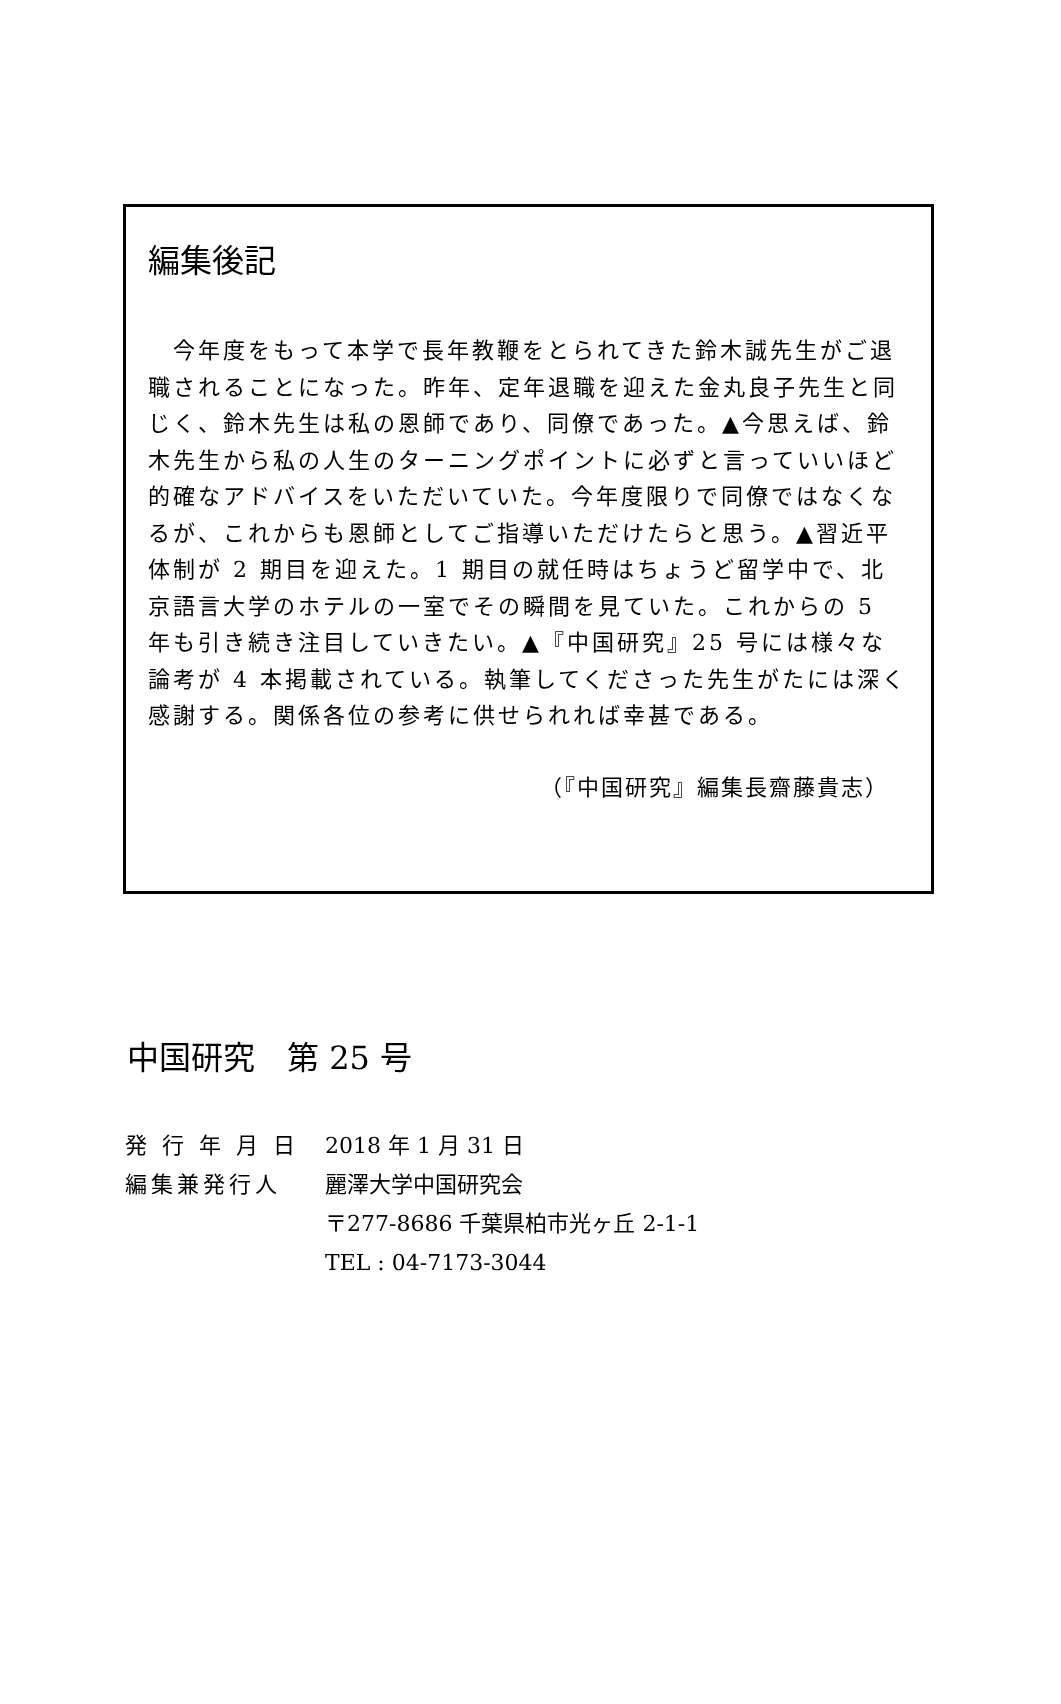編集後記
　今年度をもって本学で長年教鞭をとられてきた鈴木誠先生がご退職されることになった。昨年、定年退職を迎えた金丸良子先生と同じく、鈴木先生は私の恩師であり、同僚であった。▲今思えば、鈴木先生から私の人生のターニングポイントに必ずと言っていいほど的確なアドバイスをいただいていた。今年度限りで同僚ではなくなるが、これからも恩師としてご指導いただけたらと思う。▲習近平体制が 2 期目を迎えた。1 期目の就任時はちょうど留学中で、北京語言大学のホテルの一室でその瞬間を見ていた。これからの 5 年も引き続き注目していきたい。▲『中国研究』25 号には様々な論考が 4 本掲載されている。執筆してくださった先生がたには深く感謝する。関係各位の参考に供せられれば幸甚である。
（『中国研究』編集長齋藤貴志）
中国研究　第 25 号
発 行 年 月 日 2018 年 1 月 31 日
編集兼発行人 麗澤大学中国研究会
〒277-8686 千葉県柏市光ヶ丘 2-1-1
TEL : 04-7173-3044